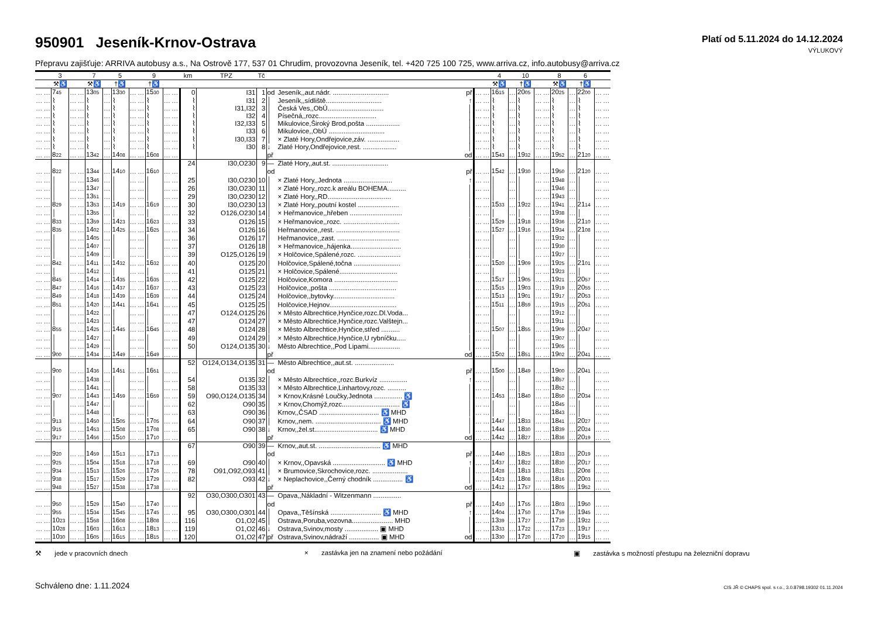950901 Jeseník-Krnov-Ostrava
Platí od 5.11.2024 do 14.12.2024
VÝLUKOVÝ
Přepravu zajišťuje: ARRIVA autobusy a.s., Na Ostrově 177, 537 01 Chrudim, provozovna Jeseník, tel. +420 725 100 725, www.arriva.cz, info.autobusy@arriva.cz
| | | 3 | | | 7 | | 5 | | | 9 | | | km | TPZ | Tč | | | | | | 4 | | 10 | | | 8 | | 6 | | |
| --- | --- | --- | --- | --- | --- | --- | --- | --- | --- | --- | --- | --- | --- | --- | --- | --- | --- | --- | --- | --- | --- | --- | --- | --- | --- | --- | --- | --- | --- | --- |
| | | ⚒♿ | | | ⚒♿ | | †♿ | | | †♿ | | | | | | | | | | | ⚒♿ | | †♿ | | | ⚒♿ | | †♿ | | |
| … | … | 7 45 | … | … | 13 05 | … | 13 30 | … | … | 15 30 | … | … | 0 | I31 | 1 | od | Jeseník,,aut.nádr. .............................. | př | … | … | 16 15 | … | 20 05 | … | … | 20 25 | … | 22 00 | … | … |
| … | … | ⌇ | … | … | ⌇ | … | ⌇ | … | … | ⌇ | … | … | ⌇ | I31 | 2 | │ | Jeseník,,sídliště.............................. | ↑ | … | … | ⌇ | … | ⌇ | … | … | ⌇ | … | ⌇ | … | … |
| … | … | ⌇ | … | … | ⌇ | … | ⌇ | … | … | ⌇ | … | … | ⌇ | I31,I32 | 3 | │ | Česká Ves,,ObÚ.............................. | │ | … | … | ⌇ | … | ⌇ | … | … | ⌇ | … | ⌇ | … | … |
| … | … | ⌇ | … | … | ⌇ | … | ⌇ | … | … | ⌇ | … | … | ⌇ | I32 | 4 | │ | Písečná,,rozc............................... | │ | … | … | ⌇ | … | ⌇ | … | … | ⌇ | … | ⌇ | … | … |
| … | … | ⌇ | … | … | ⌇ | … | ⌇ | … | … | ⌇ | … | … | ⌇ | I32,I33 | 5 | │ | Mikulovice,Široký Brod,pošta .................. | │ | … | … | ⌇ | … | ⌇ | … | … | ⌇ | … | ⌇ | … | … |
| … | … | ⌇ | … | … | ⌇ | … | ⌇ | … | … | ⌇ | … | … | ⌇ | I33 | 6 | │ | Mikulovice,,ObÚ .............................. | │ | … | … | ⌇ | … | ⌇ | … | … | ⌇ | … | ⌇ | … | … |
| … | … | ⌇ | … | … | ⌇ | … | ⌇ | … | … | ⌇ | … | … | ⌇ | I30,I33 | 7 | │ | × Zlaté Hory,Ondřejovice,záv. ................. | │ | … | … | ⌇ | … | ⌇ | … | … | ⌇ | … | ⌇ | … | … |
| … | … | ⌇ | … | … | ⌇ | … | ⌇ | … | … | ⌇ | … | … | ⌇ | I30 | 8 | ↓ | Zlaté Hory,Ondřejovice,rest. .................. | │ | … | … | ⌇ | … | ⌇ | … | … | ⌇ | … | ⌇ | … | … |
| … | … | 8 22 | … | … | 13 42 | … | 14 08 | … | … | 16 08 | … | … | | | | př | | od | … | … | 15 43 | … | 19 32 | … | … | 19 52 | … | 21 20 | … | … |
| | | | | | | | | | | | | | 24 | I30,O230 | 9 | — | Zlaté Hory,,aut.st. .............................. | | | | | | | | | | | | | |
| … | … | 8 22 | … | … | 13 44 | … | 14 10 | … | … | 16 10 | … | … | | | | od | | př | … | … | 15 42 | … | 19 30 | … | … | 19 50 | … | 21 20 | … | … |
| … | … | │ | … | … | 13 46 | … | │ | … | … | │ | … | … | 25 | I30,O230 | 10 | │ | × Zlaté Hory,,Jednota .......................... | ↑ | … | … | │ | … | │ | … | … | 19 48 | … | │ | … | … |
| … | … | │ | … | … | 13 47 | … | │ | … | … | │ | … | … | 26 | I30,O230 | 11 | │ | × Zlaté Hory,,rozc.k areálu BOHEMA.......... | │ | … | … | │ | … | │ | … | … | 19 46 | … | │ | … | … |
| … | … | │ | … | … | 13 51 | … | │ | … | … | │ | … | … | 29 | I30,O230 | 12 | │ | × Zlaté Hory,,RD.................................. | │ | … | … | │ | … | │ | … | … | 19 43 | … | │ | … | … |
| … | … | 8 29 | … | … | 13 53 | … | 14 19 | … | … | 16 19 | … | … | 30 | I30,O230 | 13 | │ | × Zlaté Hory,,poutní kostel ...................... | │ | … | … | 15 33 | … | 19 22 | … | … | 19 41 | … | 21 14 | … | … |
| … | … | │ | … | … | 13 55 | … | │ | … | … | │ | … | … | 32 | O126,O230 | 14 | │ | × Heřmanovice,,hřeben ............................ | │ | … | … | │ | … | │ | … | … | 19 38 | … | │ | … | … |
| … | … | 8 33 | … | … | 13 59 | … | 14 23 | … | … | 16 23 | … | … | 33 | O126 | 15 | │ | × Heřmanovice,,rozc. .............................. | │ | … | … | 15 29 | … | 19 18 | … | … | 19 36 | … | 21 10 | … | … |
| … | … | 8 35 | … | … | 14 02 | … | 14 25 | … | … | 16 25 | … | … | 34 | O126 | 16 | │ | Heřmanovice,,rest. .................................. | │ | … | … | 15 27 | … | 19 16 | … | … | 19 34 | … | 21 08 | … | … |
| … | … | │ | … | … | 14 05 | … | │ | … | … | │ | … | … | 36 | O126 | 17 | │ | Heřmanovice,,zast. ................................. | │ | … | … | │ | … | │ | … | … | 19 32 | … | │ | … | … |
| … | … | │ | … | … | 14 07 | … | │ | … | … | │ | … | … | 37 | O126 | 18 | │ | × Heřmanovice,,hájenka........................... | │ | … | … | │ | … | │ | … | … | 19 30 | … | │ | … | … |
| … | … | │ | … | … | 14 09 | … | │ | … | … | │ | … | … | 39 | O125,O126 | 19 | │ | × Holčovice,Spálené,rozc. ....................... | │ | … | … | │ | … | │ | … | … | 19 27 | … | │ | … | … |
| … | … | 8 42 | … | … | 14 11 | … | 14 32 | … | … | 16 32 | … | … | 40 | O125 | 20 | │ | Holčovice,Spálené,točna ......................... | │ | … | … | 15 20 | … | 19 09 | … | … | 19 25 | … | 21 01 | … | … |
| … | … | │ | … | … | 14 12 | … | │ | … | … | │ | … | … | 41 | O125 | 21 | │ | × Holčovice,Spálené............................... | │ | … | … | │ | … | │ | … | … | 19 23 | … | │ | … | … |
| … | … | 8 45 | … | … | 14 14 | … | 14 35 | … | … | 16 35 | … | … | 42 | O125 | 22 | │ | Holčovice,Komora .................................. | │ | … | … | 15 17 | … | 19 05 | … | … | 19 21 | … | 20 57 | … | … |
| … | … | 8 47 | … | … | 14 16 | … | 14 37 | … | … | 16 37 | … | … | 43 | O125 | 23 | │ | Holčovice,,pošta .................................... | │ | … | … | 15 15 | … | 19 03 | … | … | 19 19 | … | 20 55 | … | … |
| … | … | 8 49 | … | … | 14 18 | … | 14 39 | … | … | 16 39 | … | … | 44 | O125 | 24 | │ | Holčovice,,bytovky................................. | │ | … | … | 15 13 | … | 19 01 | … | … | 19 17 | … | 20 53 | … | … |
| … | … | 8 51 | … | … | 14 20 | … | 14 41 | … | … | 16 41 | … | … | 45 | O125 | 25 | │ | Holčovice,Hejnov.................................... | │ | … | … | 15 11 | … | 18 59 | … | … | 19 15 | … | 20 51 | … | … |
| … | … | │ | … | … | 14 22 | … | │ | … | … | │ | … | … | 47 | O124,O125 | 26 | │ | × Město Albrechtice,Hynčice,rozc.Dl.Voda... | │ | … | … | │ | … | │ | … | … | 19 12 | … | │ | … | … |
| … | … | │ | … | … | 14 23 | … | │ | … | … | │ | … | … | 47 | O124 | 27 | │ | × Město Albrechtice,Hynčice,rozc.Valštejn... | │ | … | … | │ | … | │ | … | … | 19 11 | … | │ | … | … |
| … | … | 8 55 | … | … | 14 25 | … | 14 45 | … | … | 16 45 | … | … | 48 | O124 | 28 | │ | × Město Albrechtice,Hynčice,střed .......... | │ | … | … | 15 07 | … | 18 55 | … | … | 19 09 | … | 20 47 | … | … |
| … | … | │ | … | … | 14 27 | … | │ | … | … | │ | … | … | 49 | O124 | 29 | │ | × Město Albrechtice,Hynčice,U rybníčku..... | │ | … | … | │ | … | │ | … | … | 19 07 | … | │ | … | … |
| … | … | │ | … | … | 14 29 | … | │ | … | … | │ | … | … | 50 | O124,O135 | 30 | ↓ | Město Albrechtice,,Pod Lipami................. | │ | … | … | │ | … | │ | … | … | 19 05 | … | │ | … | … |
| … | … | 9 00 | … | … | 14 34 | … | 14 49 | … | … | 16 49 | … | … | | | | př | | od | … | … | 15 02 | … | 18 51 | … | … | 19 02 | … | 20 41 | … | … |
| | | | | | | | | | | | | | 52 | O124,O134,O135 | 31 | — | Město Albrechtice,,aut.st. ..................... | | | | | | | | | | | | | |
| … | … | 9 00 | … | … | 14 36 | … | 14 51 | … | … | 16 51 | … | … | | | | od | | př | … | … | 15 00 | … | 18 49 | … | … | 19 00 | … | 20 41 | … | … |
| … | … | │ | … | … | 14 38 | … | │ | … | … | │ | … | … | 54 | O135 | 32 | │ | × Město Albrechtice,,rozc.Burkvíz ............... | ↑ | … | … | │ | … | │ | … | … | 18 57 | … | │ | … | … |
| … | … | │ | … | … | 14 41 | … | │ | … | … | │ | … | … | 58 | O135 | 33 | │ | × Město Albrechtice,Linhartovy,rozc. .......... | │ | … | … | │ | … | │ | … | … | 18 52 | … | │ | … | … |
| … | … | 9 07 | … | … | 14 43 | … | 14 59 | … | … | 16 59 | … | … | 59 | O90,O124,O135 | 34 | │ | × Krnov,Krásné Loučky,Jednota ............... ♿ | │ | … | … | 14 53 | … | 18 40 | … | … | 18 50 | … | 20 34 | … | … |
| … | … | │ | … | … | 14 47 | … | │ | … | … | │ | … | … | 62 | O90 | 35 | │ | × Krnov,Chomýž,rozc............................... ♿ | │ | … | … | │ | … | │ | … | … | 18 45 | … | │ | … | … |
| … | … | │ | … | … | 14 48 | … | │ | … | … | │ | … | … | 63 | O90 | 36 | │ | Krnov,,ČSAD ................................ ♿ MHD | │ | … | … | │ | … | │ | … | … | 18 43 | … | │ | … | … |
| … | … | 9 13 | … | … | 14 50 | … | 15 05 | … | … | 17 05 | … | … | 64 | O90 | 37 | │ | Krnov,,nem. ................................... ♿ MHD | │ | … | … | 14 47 | … | 18 33 | … | … | 18 41 | … | 20 27 | … | … |
| … | … | 9 15 | … | … | 14 53 | … | 15 08 | … | … | 17 08 | … | … | 65 | O90 | 38 | ↓ | Krnov,,žel.st.................................. ♿ MHD | │ | … | … | 14 44 | … | 18 30 | … | … | 18 39 | … | 20 24 | … | … |
| … | … | 9 17 | … | … | 14 56 | … | 15 10 | … | … | 17 10 | … | … | | | | př | | od | … | … | 14 42 | … | 18 27 | … | … | 18 36 | … | 20 19 | … | … |
| | | | | | | | | | | | | | 67 | O90 | 39 | — | Krnov,,aut.st. ................................. ♿ MHD | | | | | | | | | | | | | |
| … | … | 9 20 | … | … | 14 59 | … | 15 13 | … | … | 17 13 | … | … | | | | od | | př | … | … | 14 40 | … | 18 25 | … | … | 18 33 | … | 20 19 | … | … |
| … | … | 9 25 | … | … | 15 04 | … | 15 18 | … | … | 17 18 | … | … | 69 | O90 | 40 | │ | × Krnov,,Opavská ............................ ♿ MHD | ↑ | … | … | 14 37 | … | 18 22 | … | … | 18 30 | … | 20 17 | … | … |
| … | … | 9 34 | … | … | 15 13 | … | 15 26 | … | … | 17 26 | … | … | 78 | O91,O92,O93 | 41 | │ | × Brumovice,Skrochovice,rozc. ................... | │ | … | … | 14 28 | … | 18 13 | … | … | 18 21 | … | 20 08 | … | … |
| … | … | 9 38 | … | … | 15 17 | … | 15 29 | … | … | 17 29 | … | … | 82 | O93 | 42 | ↓ | × Neplachovice,,Černý chodník ................ ♿ | │ | … | … | 14 23 | … | 18 08 | … | … | 18 16 | … | 20 03 | … | … |
| … | … | 9 48 | … | … | 15 27 | … | 15 38 | … | … | 17 38 | … | … | | | | př | | od | … | … | 14 12 | … | 17 57 | … | … | 18 05 | … | 19 52 | … | … |
| | | | | | | | | | | | | | 92 | O30,O300,O301 | 43 | — | Opava,,Nákladní - Witzenmann ............... | | | | | | | | | | | | | |
| … | … | 9 50 | … | … | 15 29 | … | 15 40 | … | … | 17 40 | … | … | | | | od | | př | … | … | 14 10 | … | 17 55 | … | … | 18 03 | … | 19 50 | … | … |
| … | … | 9 55 | … | … | 15 34 | … | 15 45 | … | … | 17 45 | … | … | 95 | O30,O300,O301 | 44 | │ | Opava,,Těšínská ........................... ♿ MHD | ↑ | … | … | 14 04 | … | 17 50 | … | … | 17 59 | … | 19 45 | … | … |
| … | … | 10 23 | … | … | 15 58 | … | 16 08 | … | … | 18 08 | … | … | 116 | O1,O2 | 45 | │ | Ostrava,Poruba,vozovna...................... MHD | │ | … | … | 13 39 | … | 17 27 | … | … | 17 30 | … | 19 22 | … | … |
| … | … | 10 28 | … | … | 16 03 | … | 16 13 | … | … | 18 13 | … | … | 119 | O1,O2 | 46 | ↓ | Ostrava,Svinov,mosty .................. ▣ MHD | │ | … | … | 13 33 | … | 17 22 | … | … | 17 23 | … | 19 17 | … | … |
| … | … | 10 30 | … | … | 16 05 | … | 16 15 | … | … | 18 15 | … | … | 120 | O1,O2 | 47 | př | Ostrava,Svinov,nádraží ................ ▣ MHD | od | … | … | 13 30 | … | 17 20 | … | … | 17 20 | … | 19 15 | … | … |
⚒ jede v pracovních dnech
× zastávka jen na znamení nebo požádání
▣ zastávka s možností přestupu na železniční dopravu
Schváleno dne: 1.11.2024
CIS JŘ © CHAPS spol. s r.o., 3.0.8798.19302 01.11.2024